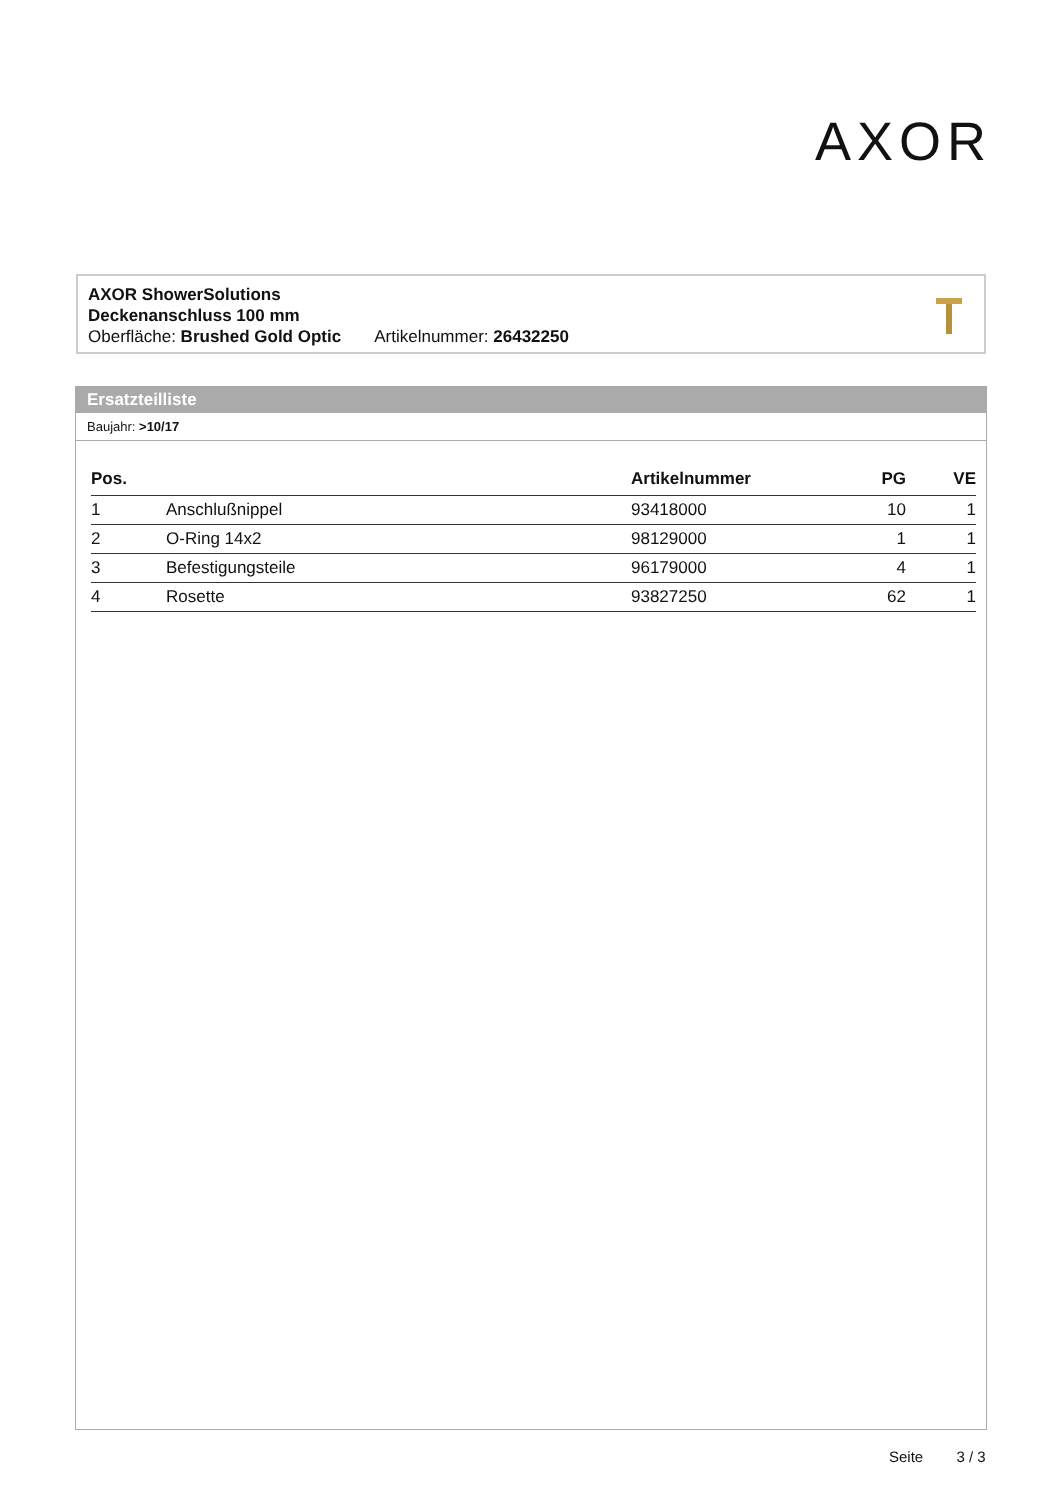AXOR
AXOR ShowerSolutions
Deckenanschluss 100 mm
Oberfläche: Brushed Gold Optic Artikelnummer: 26432250
Ersatzteilliste
Baujahr: >10/17
| Pos. | | Artikelnummer | PG | VE |
| --- | --- | --- | --- | --- |
| 1 | Anschlußnippel | 93418000 | 10 | 1 |
| 2 | O-Ring 14x2 | 98129000 | 1 | 1 |
| 3 | Befestigungsteile | 96179000 | 4 | 1 |
| 4 | Rosette | 93827250 | 62 | 1 |
Seite 3 / 3